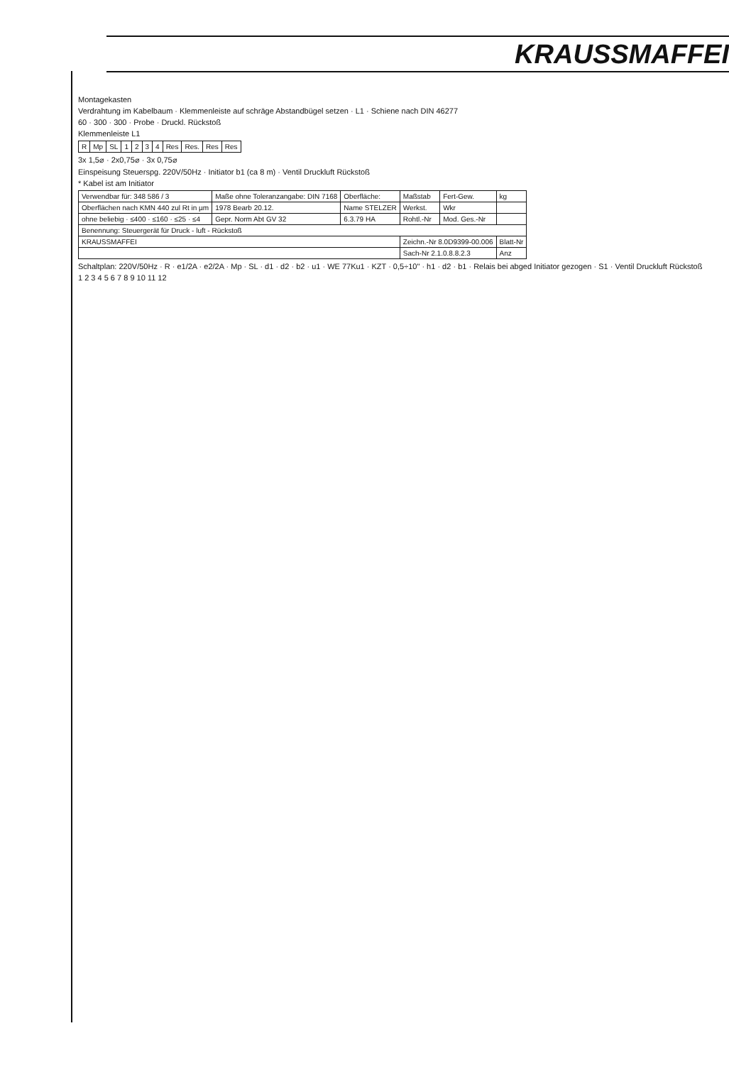KRAUSSMAFFEI
Montagekasten
Verdrahtung im Kabelbaum · Klemmenleiste auf schräge Abstandbügel setzen · L1 · Schiene nach DIN 46277
60 · 300 · 300 · Probe · Druckl. Rückstoß
Klemmenleiste L1
| R | Mp | SL | 1 | 2 | 3 | 4 | Res | Res. | Res | Res |
3x 1,5⌀ · 2x0,75⌀ · 3x 0,75⌀
Einspeisung Steuerspg. 220V/50Hz · Initiator b1 (ca 8 m) · Ventil Druckluft Rückstoß
* Kabel ist am Initiator
| Verwendbar für: 348 586 / 3 | Maße ohne Toleranzangabe: DIN 7168 | Oberfläche: | Maßstab | Fert-Gew. | kg |
| Oberflächen nach KMN 440 zul Rt in µm | 1978 Bearb 20.12. | Name STELZER | Werkst. | Wkr | |
| ohne beliebig · ≤400 · ≤160 · ≤25 · ≤4 | Gepr. Norm Abt GV 32 | 6.3.79 HA | Rohtl.-Nr | Mod. Ges.-Nr | |
| Benennung: Steuergerät für Druck - luft - Rückstoß | | | | | |
| KRAUSSMAFFEI | | | Zeichn.-Nr 8.0D9399-00.006 | | Blatt-Nr |
| | | | Sach-Nr 2.1.0.8.8.2.3 | | Anz |
Schaltplan: 220V/50Hz · R · e1/2A · e2/2A · Mp · SL · d1 · d2 · b2 · u1 · WE 77Ku1 · KZT · 0,5÷10" · h1 · d2 · b1 · Relais bei abged Initiator gezogen · S1 · Ventil Druckluft Rückstoß
1 2 3 4 5 6 7 8 9 10 11 12